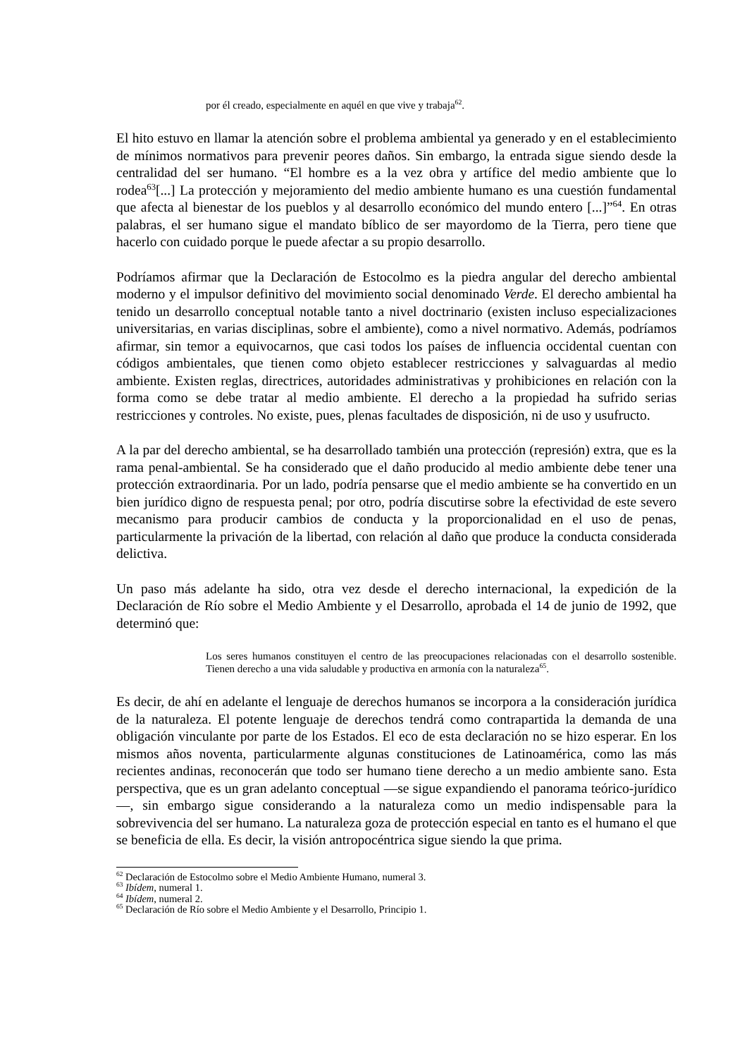por él creado, especialmente en aquél en que vive y trabaja<sup>62</sup>.
El hito estuvo en llamar la atención sobre el problema ambiental ya generado y en el establecimiento de mínimos normativos para prevenir peores daños. Sin embargo, la entrada sigue siendo desde la centralidad del ser humano. “El hombre es a la vez obra y artífice del medio ambiente que lo rodea<sup>63</sup>[...] La protección y mejoramiento del medio ambiente humano es una cuestión fundamental que afecta al bienestar de los pueblos y al desarrollo económico del mundo entero [...]”<sup>64</sup>. En otras palabras, el ser humano sigue el mandato bíblico de ser mayordomo de la Tierra, pero tiene que hacerlo con cuidado porque le puede afectar a su propio desarrollo.
Podríamos afirmar que la Declaración de Estocolmo es la piedra angular del derecho ambiental moderno y el impulsor definitivo del movimiento social denominado Verde. El derecho ambiental ha tenido un desarrollo conceptual notable tanto a nivel doctrinario (existen incluso especializaciones universitarias, en varias disciplinas, sobre el ambiente), como a nivel normativo. Además, podríamos afirmar, sin temor a equivocarnos, que casi todos los países de influencia occidental cuentan con códigos ambientales, que tienen como objeto establecer restricciones y salvaguardas al medio ambiente. Existen reglas, directrices, autoridades administrativas y prohibiciones en relación con la forma como se debe tratar al medio ambiente. El derecho a la propiedad ha sufrido serias restricciones y controles. No existe, pues, plenas facultades de disposición, ni de uso y usufructo.
A la par del derecho ambiental, se ha desarrollado también una protección (represión) extra, que es la rama penal-ambiental. Se ha considerado que el daño producido al medio ambiente debe tener una protección extraordinaria. Por un lado, podría pensarse que el medio ambiente se ha convertido en un bien jurídico digno de respuesta penal; por otro, podría discutirse sobre la efectividad de este severo mecanismo para producir cambios de conducta y la proporcionalidad en el uso de penas, particularmente la privación de la libertad, con relación al daño que produce la conducta considerada delictiva.
Un paso más adelante ha sido, otra vez desde el derecho internacional, la expedición de la Declaración de Río sobre el Medio Ambiente y el Desarrollo, aprobada el 14 de junio de 1992, que determinó que:
Los seres humanos constituyen el centro de las preocupaciones relacionadas con el desarrollo sostenible. Tienen derecho a una vida saludable y productiva en armonía con la naturaleza<sup>65</sup>.
Es decir, de ahí en adelante el lenguaje de derechos humanos se incorpora a la consideración jurídica de la naturaleza. El potente lenguaje de derechos tendrá como contrapartida la demanda de una obligación vinculante por parte de los Estados. El eco de esta declaración no se hizo esperar. En los mismos años noventa, particularmente algunas constituciones de Latinoamérica, como las más recientes andinas, reconocerán que todo ser humano tiene derecho a un medio ambiente sano. Esta perspectiva, que es un gran adelanto conceptual —se sigue expandiendo el panorama teórico-jurídico—, sin embargo sigue considerando a la naturaleza como un medio indispensable para la sobrevivencia del ser humano. La naturaleza goza de protección especial en tanto es el humano el que se beneficia de ella. Es decir, la visión antropocéntrica sigue siendo la que prima.
<sup>62</sup> Declaración de Estocolmo sobre el Medio Ambiente Humano, numeral 3.
<sup>63</sup> Ibídem, numeral 1.
<sup>64</sup> Ibídem, numeral 2.
<sup>65</sup> Declaración de Río sobre el Medio Ambiente y el Desarrollo, Principio 1.